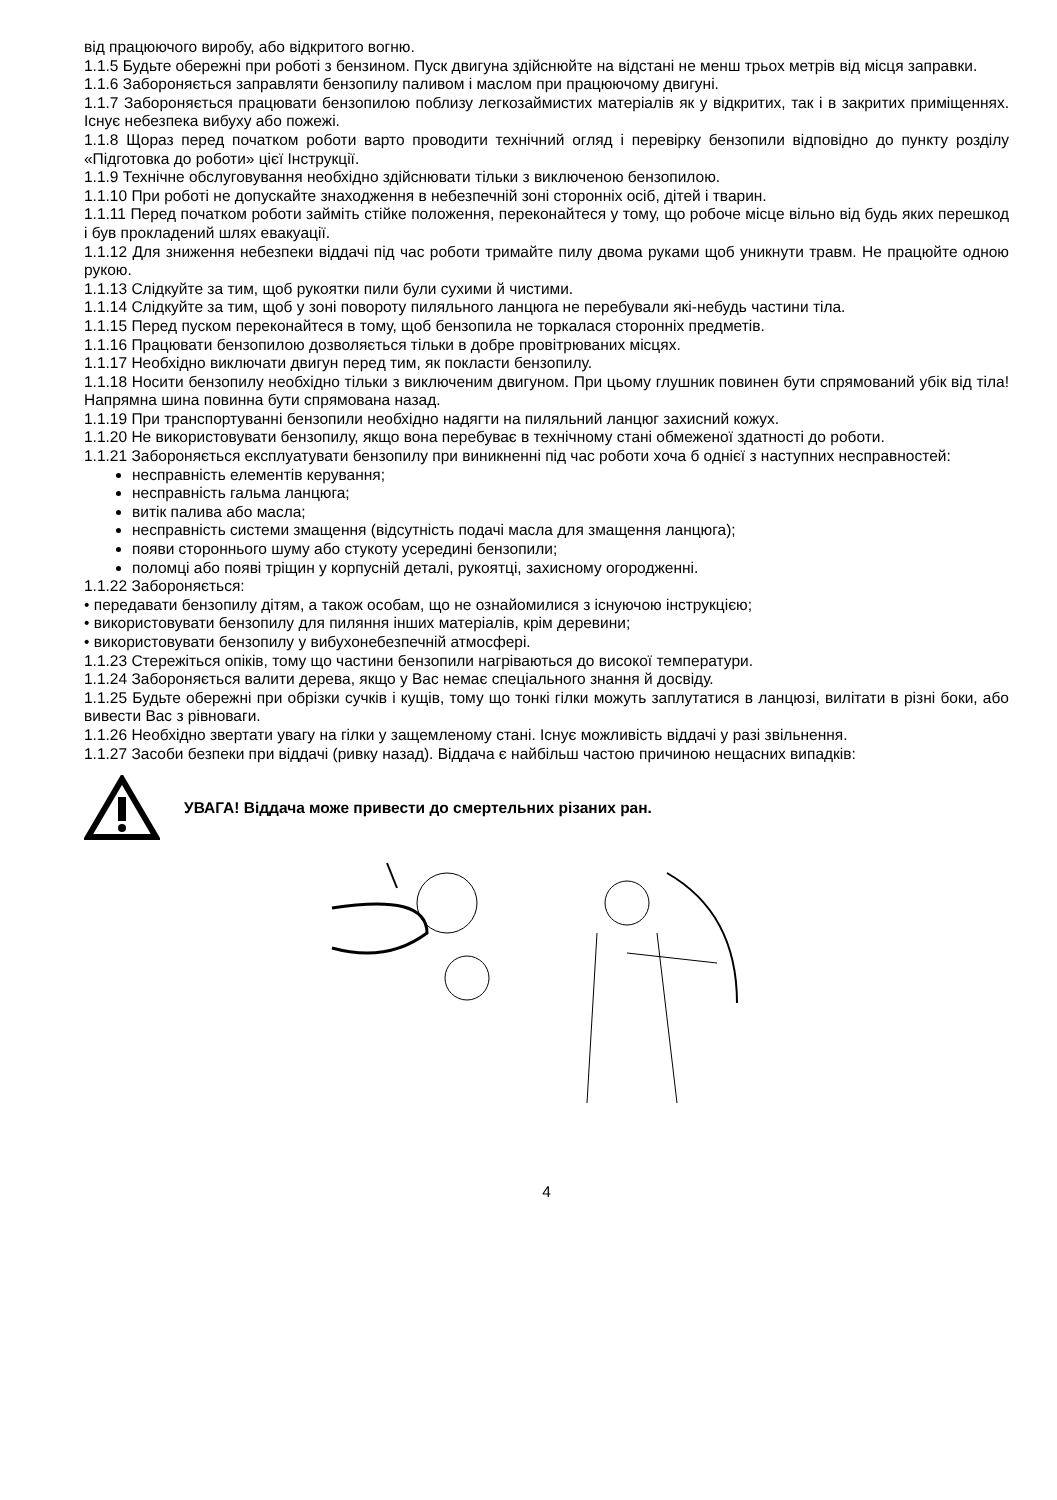від працюючого виробу, або відкритого вогню.
1.1.5 Будьте обережні при роботі з бензином. Пуск двигуна здійснюйте на відстані не менш трьох метрів від місця заправки.
1.1.6 Забороняється заправляти бензопилу паливом і маслом при працюючому двигуні.
1.1.7 Забороняється працювати бензопилою поблизу легкозаймистих матеріалів як у відкритих, так і в закритих приміщеннях. Існує небезпека вибуху або пожежі.
1.1.8 Щораз перед початком роботи варто проводити технічний огляд і перевірку бензопили відповідно до пункту розділу «Підготовка до роботи» цієї Інструкції.
1.1.9 Технічне обслуговування необхідно здійснювати тільки з виключеною бензопилою.
1.1.10 При роботі не допускайте знаходження в небезпечній зоні сторонніх осіб, дітей і тварин.
1.1.11 Перед початком роботи займіть стійке положення, переконайтеся у тому, що робоче місце вільно від будь яких перешкод і був прокладений шлях евакуації.
1.1.12 Для зниження небезпеки віддачі під час роботи тримайте пилу двома руками щоб уникнути травм. Не працюйте одною рукою.
1.1.13 Слідкуйте за тим, щоб рукоятки пили були сухими й чистими.
1.1.14 Слідкуйте за тим, щоб у зоні повороту пиляльного ланцюга не перебували які-небудь частини тіла.
1.1.15 Перед пуском переконайтеся в тому, щоб бензопила не торкалася сторонніх предметів.
1.1.16 Працювати бензопилою дозволяється тільки в добре провітрюваних місцях.
1.1.17 Необхідно виключати двигун перед тим, як покласти бензопилу.
1.1.18 Носити бензопилу необхідно тільки з виключеним двигуном. При цьому глушник повинен бути спрямований убік від тіла! Напрямна шина повинна бути спрямована назад.
1.1.19 При транспортуванні бензопили необхідно надягти на пиляльний ланцюг захисний кожух.
1.1.20 Не використовувати бензопилу, якщо вона перебуває в технічному стані обмеженої здатності до роботи.
1.1.21 Забороняється експлуатувати бензопилу при виникненні під час роботи хоча б однієї з наступних несправностей:
несправність елементів керування;
несправність гальма ланцюга;
витік палива або масла;
несправність системи змащення (відсутність подачі масла для змащення ланцюга);
появи стороннього шуму або стукоту усередині бензопили;
поломці або появі тріщин у корпусній деталі, рукоятці, захисному огородженні.
1.1.22 Забороняється:
• передавати бензопилу дітям, а також особам, що не ознайомилися з існуючою інструкцією;
• використовувати бензопилу для пиляння інших матеріалів, крім деревини;
• використовувати бензопилу у вибухонебезпечній атмосфері.
1.1.23 Стережіться опіків, тому що частини бензопили нагріваються до високої температури.
1.1.24 Забороняється валити дерева, якщо у Вас немає спеціального знання й досвіду.
1.1.25 Будьте обережні при обрізки сучків і кущів, тому що тонкі гілки можуть заплутатися в ланцюзі, вилітати в різні боки, або вивести Вас з рівноваги.
1.1.26 Необхідно звертати увагу на гілки у защемленому стані. Існує можливість віддачі у разі звільнення.
1.1.27 Засоби безпеки при віддачі (ривку назад). Віддача є найбільш частою причиною нещасних випадків:
УВАГА! Віддача може привести до смертельних різаних ран.
4